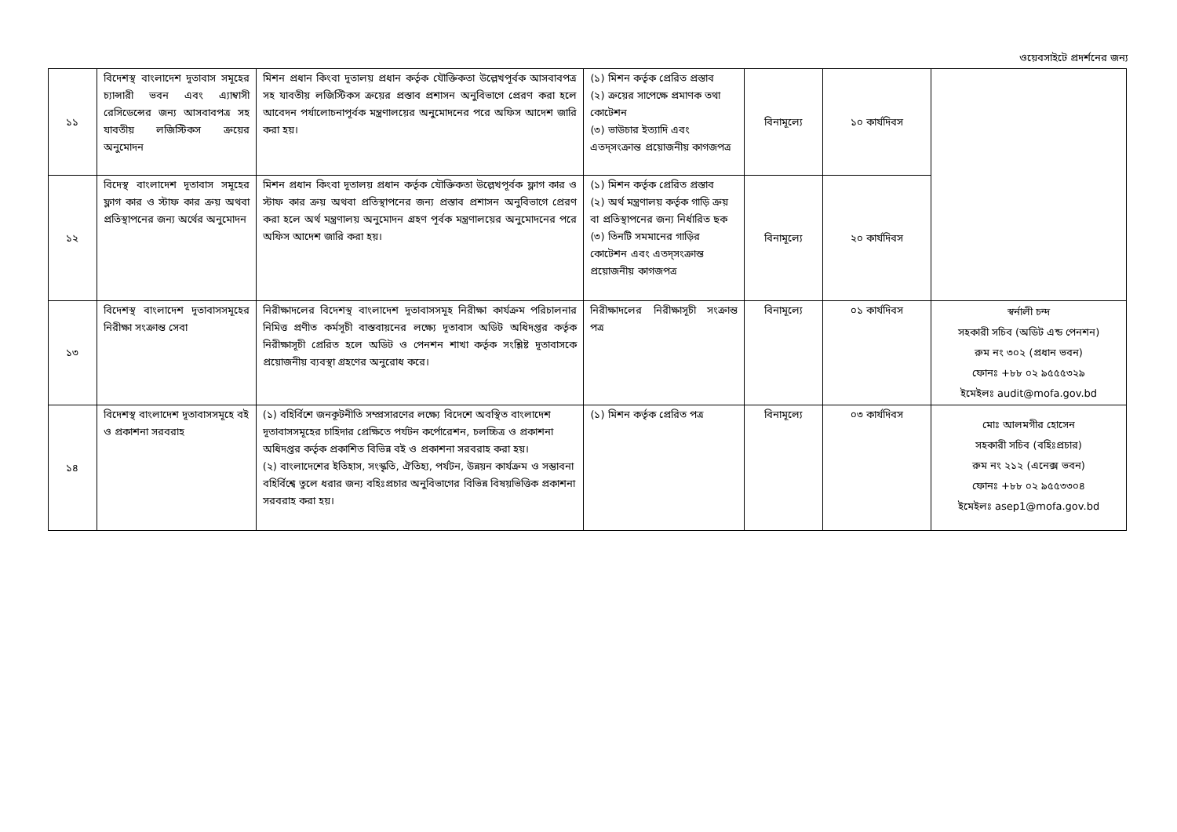ওয়েবসাইটে প্রদর্শনের জন্য
| ১১ | বিদেশস্থ বাংলাদেশ দূতাবাস সমূহের চ্যান্সারী ভবন এবং এ্যাম্বাসী রেসিডেন্সের জন্য আসবাবপত্র সহ যাবতীয় লজিস্টিকস ক্রয়ের অনুমোদন | মিশন প্রধান কিংবা দূতালয় প্রধান কর্তৃক যৌক্তিকতা উল্লেখপূর্বক আসবাবপত্র সহ যাবতীয় লজিস্টিকস ক্রয়ের প্রস্তাব প্রশাসন অনুবিভাগে প্রেরণ করা হলে আবেদন পর্যালোচনাপূর্বক মন্ত্রণালয়ের অনুমোদনের পরে অফিস আদেশ জারি করা হয়। | (১) মিশন কর্তৃক প্রেরিত প্রস্তাব (২) ক্রয়ের সাপেক্ষে প্রমাণক তথা কোটেশন (৩) ভাউচার ইত্যাদি এবং এতদ্সংক্রান্ত প্রয়োজনীয় কাগজপত্র | বিনামূল্যে | ১০ কার্যদিবস | |
| ১২ | বিদেস্থ বাংলাদেশ দূতাবাস সমূহের ফ্লাগ কার ও স্টাফ কার ক্রয় অথবা প্রতিস্থাপনের জন্য অর্থের অনুমোদন | মিশন প্রধান কিংবা দূতালয় প্রধান কর্তৃক যৌক্তিকতা উল্লেখপূর্বক ফ্লাগ কার ও স্টাফ কার ক্রয় অথবা প্রতিস্থাপনের জন্য প্রস্তাব প্রশাসন অনুবিভাগে প্রেরণ করা হলে অর্থ মন্ত্রণালয় অনুমোদন গ্রহণ পূর্বক মন্ত্রণালয়ের অনুমোদনের পরে অফিস আদেশ জারি করা হয়। | (১) মিশন কর্তৃক প্রেরিত প্রস্তাব (২) অর্থ মন্ত্রণালয় কর্তৃক গাড়ি ক্রয় বা প্রতিস্থাপনের জন্য নির্ধারিত ছক (৩) তিনটি সমমানের গাড়ির কোটেশন এবং এতদ্সংক্রান্ত প্রয়োজনীয় কাগজপত্র | বিনামূল্যে | ২০ কার্যদিবস | |
| ১৩ | বিদেশস্থ বাংলাদেশ দূতাবাসসমূহের নিরীক্ষা সংক্রান্ত সেবা | নিরীক্ষাদলের বিদেশস্থ বাংলাদেশ দূতাবাসসমূহ নিরীক্ষা কার্যক্রম পরিচালনার নিমিত্ত প্রণীত কর্মসূচী বাস্তবায়নের লক্ষ্যে দূতাবাস অডিট অধিদপ্তর কর্তৃক নিরীক্ষাসূচী প্রেরিত হলে অডিট ও পেনশন শাখা কর্তৃক সংশ্লিষ্ট দূতাবাসকে প্রয়োজনীয় ব্যবস্থা গ্রহণের অনুরোধ করে। | নিরীক্ষাদলের নিরীক্ষাসূচী সংক্রান্ত পত্র | বিনামূল্যে | ০১ কার্যদিবস | স্বর্নালী চন্দ সহকারী সচিব (অডিট এন্ড পেনশন) রুম নং ৩০২ (প্রধান ভবন) ফোনঃ +৮৮ ০২ ৯৫৫৫৩২৯ ইমেইলঃ audit@mofa.gov.bd |
| ১৪ | বিদেশস্থ বাংলাদেশ দূতাবাসসমূহে বই ও প্রকাশনা সরবরাহ | (১) বহির্বিশে জনকূটনীতি সম্প্রসারণের লক্ষ্যে বিদেশে অবস্থিত বাংলাদেশ দূতাবাসসমূহের চাহিদার প্রেক্ষিতে পর্যটন কর্পোরেশন, চলচ্চিত্র ও প্রকাশনা অধিদপ্তর কর্তৃক প্রকাশিত বিভিন্ন বই ও প্রকাশনা সরবরাহ করা হয়। (২) বাংলাদেশের ইতিহাস, সংস্কৃতি, ঐতিহ্য, পর্যটন, উন্নয়ন কার্যক্রম ও সম্ভাবনা বহির্বিশ্বে তুলে ধরার জন্য বহিঃপ্রচার অনুবিভাগের বিভিন্ন বিষয়ভিত্তিক প্রকাশনা সরবরাহ করা হয়। | (১) মিশন কর্তৃক প্রেরিত পত্র | বিনামূল্যে | ০৩ কার্যদিবস | মোঃ আলমগীর হোসেন সহকারী সচিব (বহিঃপ্রচার) রুম নং ২১২ (এনেক্স ভবন) ফোনঃ +৮৮ ০২ ৯৫৫৩৩০৪ ইমেইলঃ asep1@mofa.gov.bd |